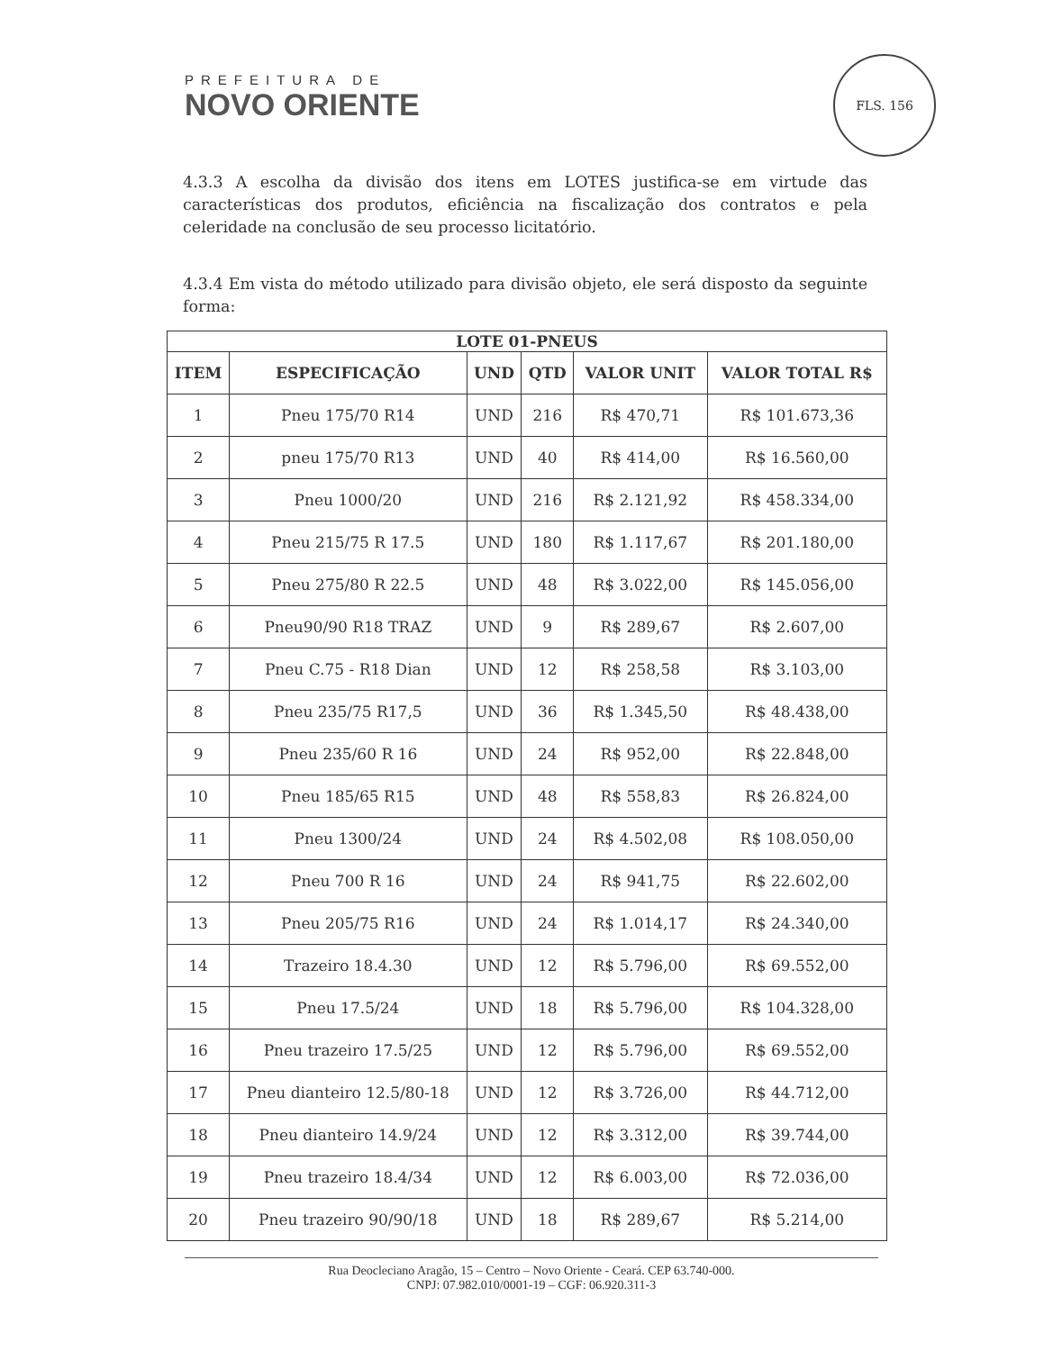PREFEITURA DE
NOVO ORIENTE
FLS. 156
4.3.3 A escolha da divisão dos itens em LOTES justifica-se em virtude das características dos produtos, eficiência na fiscalização dos contratos e pela celeridade na conclusão de seu processo licitatório.
4.3.4 Em vista do método utilizado para divisão objeto, ele será disposto da seguinte forma:
| LOTE 01-PNEUS | | | | | |
| --- | --- | --- | --- | --- | --- |
| ITEM | ESPECIFICAÇÃO | UND | QTD | VALOR UNIT | VALOR TOTAL R$ |
| 1 | Pneu 175/70 R14 | UND | 216 | R$ 470,71 | R$ 101.673,36 |
| 2 | pneu 175/70 R13 | UND | 40 | R$ 414,00 | R$ 16.560,00 |
| 3 | Pneu 1000/20 | UND | 216 | R$ 2.121,92 | R$ 458.334,00 |
| 4 | Pneu 215/75 R 17.5 | UND | 180 | R$ 1.117,67 | R$ 201.180,00 |
| 5 | Pneu 275/80 R 22.5 | UND | 48 | R$ 3.022,00 | R$ 145.056,00 |
| 6 | Pneu90/90 R18 TRAZ | UND | 9 | R$ 289,67 | R$ 2.607,00 |
| 7 | Pneu C.75 - R18 Dian | UND | 12 | R$ 258,58 | R$ 3.103,00 |
| 8 | Pneu 235/75 R17,5 | UND | 36 | R$ 1.345,50 | R$ 48.438,00 |
| 9 | Pneu 235/60 R 16 | UND | 24 | R$ 952,00 | R$ 22.848,00 |
| 10 | Pneu 185/65 R15 | UND | 48 | R$ 558,83 | R$ 26.824,00 |
| 11 | Pneu 1300/24 | UND | 24 | R$ 4.502,08 | R$ 108.050,00 |
| 12 | Pneu 700 R 16 | UND | 24 | R$ 941,75 | R$ 22.602,00 |
| 13 | Pneu 205/75 R16 | UND | 24 | R$ 1.014,17 | R$ 24.340,00 |
| 14 | Trazeiro 18.4.30 | UND | 12 | R$ 5.796,00 | R$ 69.552,00 |
| 15 | Pneu 17.5/24 | UND | 18 | R$ 5.796,00 | R$ 104.328,00 |
| 16 | Pneu trazeiro 17.5/25 | UND | 12 | R$ 5.796,00 | R$ 69.552,00 |
| 17 | Pneu dianteiro 12.5/80-18 | UND | 12 | R$ 3.726,00 | R$ 44.712,00 |
| 18 | Pneu dianteiro 14.9/24 | UND | 12 | R$ 3.312,00 | R$ 39.744,00 |
| 19 | Pneu trazeiro 18.4/34 | UND | 12 | R$ 6.003,00 | R$ 72.036,00 |
| 20 | Pneu trazeiro 90/90/18 | UND | 18 | R$ 289,67 | R$ 5.214,00 |
Rua Deocleciano Aragão, 15 – Centro – Novo Oriente - Ceará. CEP 63.740-000.
CNPJ: 07.982.010/0001-19 – CGF: 06.920.311-3